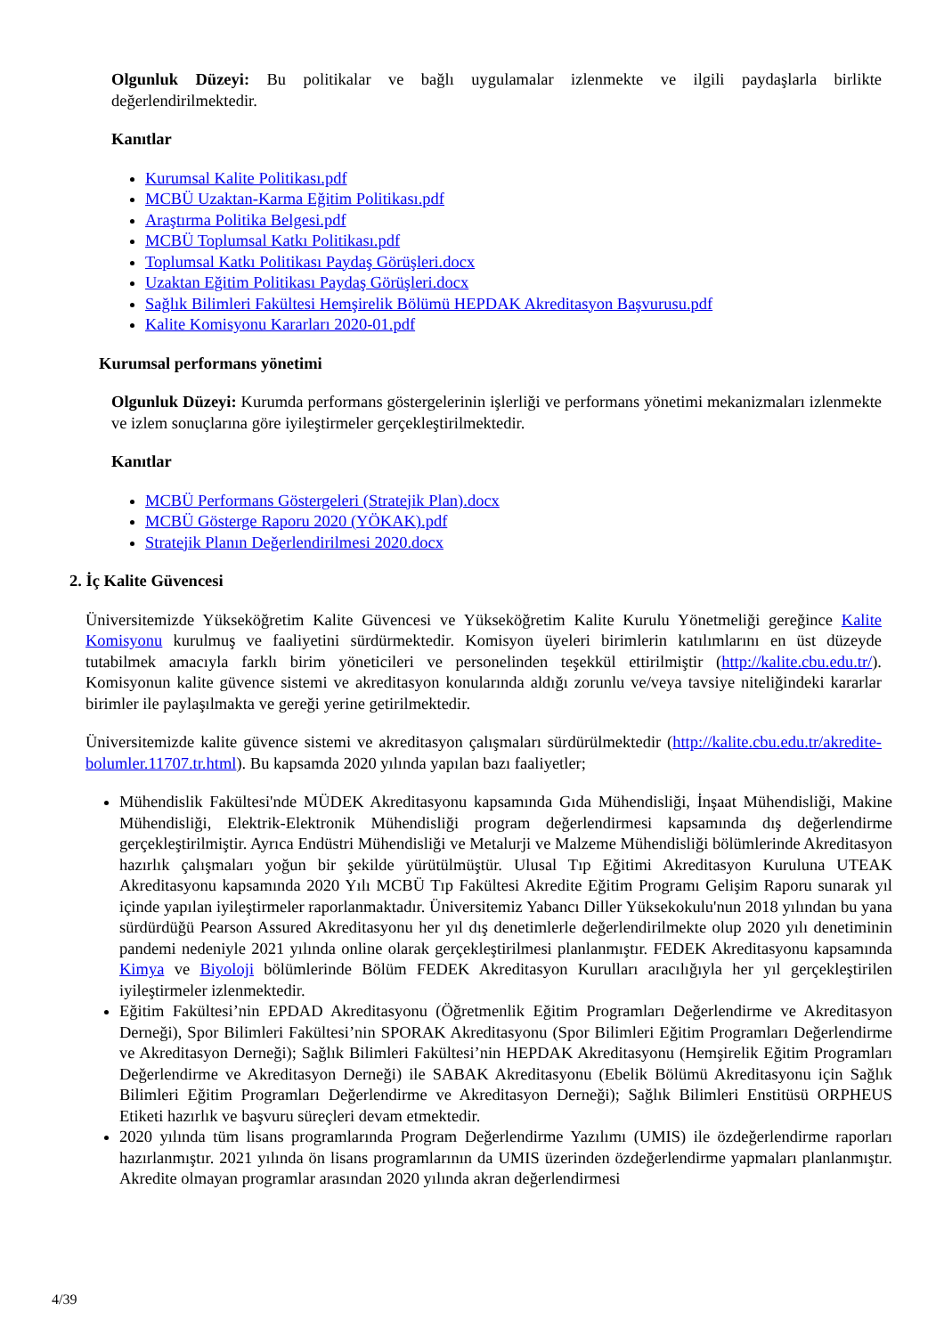Olgunluk Düzeyi: Bu politikalar ve bağlı uygulamalar izlenmekte ve ilgili paydaşlarla birlikte değerlendirilmektedir.
Kanıtlar
Kurumsal Kalite Politikası.pdf
MCBÜ Uzaktan-Karma Eğitim Politikası.pdf
Araştırma Politika Belgesi.pdf
MCBÜ Toplumsal Katkı Politikası.pdf
Toplumsal Katkı Politikası Paydaş Görüşleri.docx
Uzaktan Eğitim Politikası Paydaş Görüşleri.docx
Sağlık Bilimleri Fakültesi Hemşirelik Bölümü HEPDAK Akreditasyon Başvurusu.pdf
Kalite Komisyonu Kararları 2020-01.pdf
Kurumsal performans yönetimi
Olgunluk Düzeyi: Kurumda performans göstergelerinin işlerliği ve performans yönetimi mekanizmaları izlenmekte ve izlem sonuçlarına göre iyileştirmeler gerçekleştirilmektedir.
Kanıtlar
MCBÜ Performans Göstergeleri (Stratejik Plan).docx
MCBÜ Gösterge Raporu 2020 (YÖKAK).pdf
Stratejik Planın Değerlendirilmesi 2020.docx
2. İç Kalite Güvencesi
Üniversitemizde Yükseköğretim Kalite Güvencesi ve Yükseköğretim Kalite Kurulu Yönetmeliği gereğince Kalite Komisyonu kurulmuş ve faaliyetini sürdürmektedir. Komisyon üyeleri birimlerin katılımlarını en üst düzeyde tutabilmek amacıyla farklı birim yöneticileri ve personelinden teşekkül ettirilmiştir (http://kalite.cbu.edu.tr/). Komisyonun kalite güvence sistemi ve akreditasyon konularında aldığı zorunlu ve/veya tavsiye niteliğindeki kararlar birimler ile paylaşılmakta ve gereği yerine getirilmektedir.
Üniversitemizde kalite güvence sistemi ve akreditasyon çalışmaları sürdürülmektedir (http://kalite.cbu.edu.tr/akredite-bolumler.11707.tr.html). Bu kapsamda 2020 yılında yapılan bazı faaliyetler;
Mühendislik Fakültesi'nde MÜDEK Akreditasyonu kapsamında Gıda Mühendisliği, İnşaat Mühendisliği, Makine Mühendisliği, Elektrik-Elektronik Mühendisliği program değerlendirmesi kapsamında dış değerlendirme gerçekleştirilmiştir. Ayrıca Endüstri Mühendisliği ve Metalurji ve Malzeme Mühendisliği bölümlerinde Akreditasyon hazırlık çalışmaları yoğun bir şekilde yürütülmüştür. Ulusal Tıp Eğitimi Akreditasyon Kuruluna UTEAK Akreditasyonu kapsamında 2020 Yılı MCBÜ Tıp Fakültesi Akredite Eğitim Programı Gelişim Raporu sunarak yıl içinde yapılan iyileştirmeler raporlanmaktadır. Üniversitemiz Yabancı Diller Yüksekokulu'nun 2018 yılından bu yana sürdürdüğü Pearson Assured Akreditasyonu her yıl dış denetimlerle değerlendirilmekte olup 2020 yılı denetiminin pandemi nedeniyle 2021 yılında online olarak gerçekleştirilmesi planlanmıştır. FEDEK Akreditasyonu kapsamında Kimya ve Biyoloji bölümlerinde Bölüm FEDEK Akreditasyon Kurulları aracılığıyla her yıl gerçekleştirilen iyileştirmeler izlenmektedir.
Eğitim Fakültesi’nin EPDAD Akreditasyonu (Öğretmenlik Eğitim Programları Değerlendirme ve Akreditasyon Derneği), Spor Bilimleri Fakültesi’nin SPORAK Akreditasyonu (Spor Bilimleri Eğitim Programları Değerlendirme ve Akreditasyon Derneği); Sağlık Bilimleri Fakültesi’nin HEPDAK Akreditasyonu (Hemşirelik Eğitim Programları Değerlendirme ve Akreditasyon Derneği) ile SABAK Akreditasyonu (Ebelik Bölümü Akreditasyonu için Sağlık Bilimleri Eğitim Programları Değerlendirme ve Akreditasyon Derneği); Sağlık Bilimleri Enstitüsü ORPHEUS Etiketi hazırlık ve başvuru süreçleri devam etmektedir.
2020 yılında tüm lisans programlarında Program Değerlendirme Yazılımı (UMIS) ile özdeğerlendirme raporları hazırlanmıştır. 2021 yılında ön lisans programlarının da UMIS üzerinden özdeğerlendirme yapmaları planlanmıştır. Akredite olmayan programlar arasından 2020 yılında akran değerlendirmesi
4/39